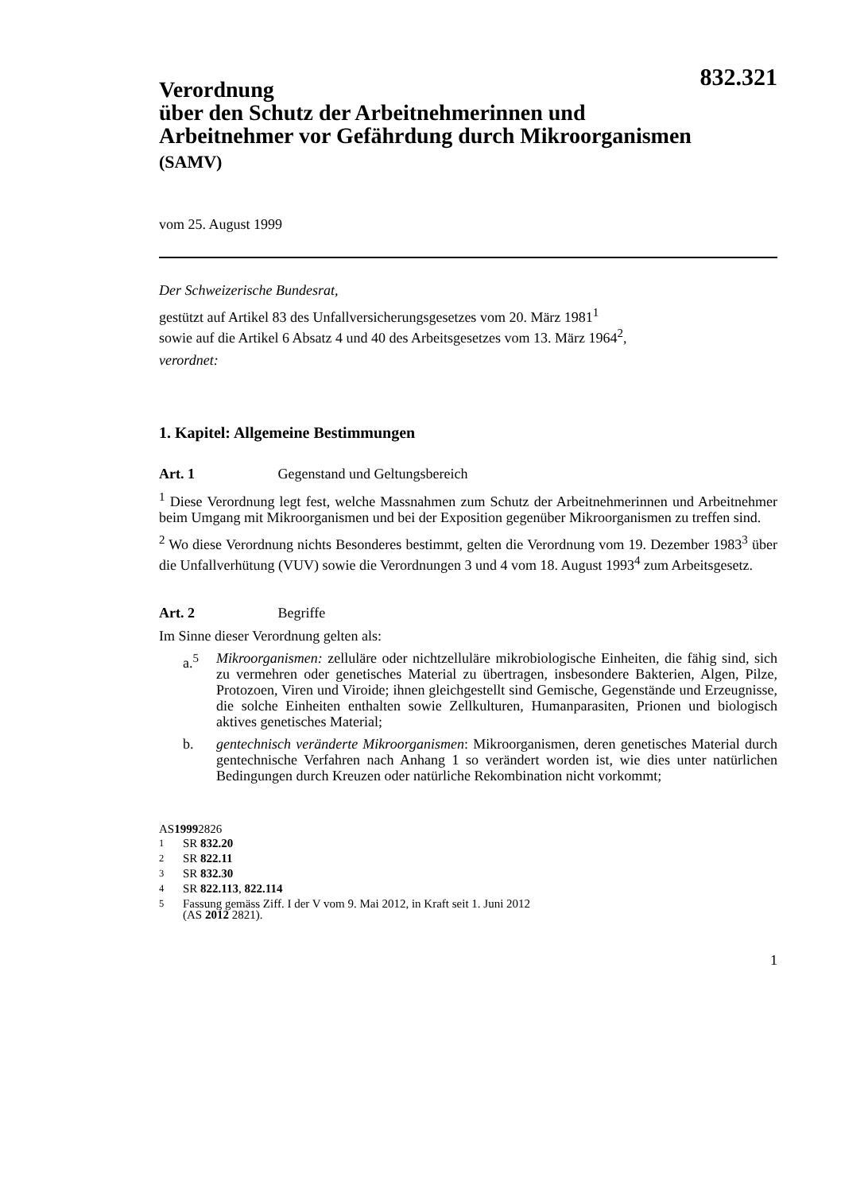832.321
Verordnung
über den Schutz der Arbeitnehmerinnen und
Arbeitnehmer vor Gefährdung durch Mikroorganismen
(SAMV)
vom 25. August 1999
Der Schweizerische Bundesrat,
gestützt auf Artikel 83 des Unfallversicherungsgesetzes vom 20. März 1981<sup>1</sup>
sowie auf die Artikel 6 Absatz 4 und 40 des Arbeitsgesetzes vom 13. März 1964<sup>2</sup>,
verordnet:
1. Kapitel: Allgemeine Bestimmungen
Art. 1 Gegenstand und Geltungsbereich
<sup>1</sup> Diese Verordnung legt fest, welche Massnahmen zum Schutz der Arbeitnehmerinnen und Arbeitnehmer beim Umgang mit Mikroorganismen und bei der Exposition gegenüber Mikroorganismen zu treffen sind.
<sup>2</sup> Wo diese Verordnung nichts Besonderes bestimmt, gelten die Verordnung vom 19. Dezember 1983<sup>3</sup> über die Unfallverhütung (VUV) sowie die Verordnungen 3 und 4 vom 18. August 1993<sup>4</sup> zum Arbeitsgesetz.
Art. 2 Begriffe
Im Sinne dieser Verordnung gelten als:
a.<sup>5</sup> Mikroorganismen: zelluläre oder nichtzelluläre mikrobiologische Einheiten, die fähig sind, sich zu vermehren oder genetisches Material zu übertragen, insbesondere Bakterien, Algen, Pilze, Protozoen, Viren und Viroide; ihnen gleichgestellt sind Gemische, Gegenstände und Erzeugnisse, die solche Einheiten enthalten sowie Zellkulturen, Humanparasiten, Prionen und biologisch aktives genetisches Material;
b. gentechnisch veränderte Mikroorganismen: Mikroorganismen, deren genetisches Material durch gentechnische Verfahren nach Anhang 1 so verändert worden ist, wie dies unter natürlichen Bedingungen durch Kreuzen oder natürliche Rekombination nicht vorkommt;
AS 1999 2826
<sup>1</sup> SR 832.20
<sup>2</sup> SR 822.11
<sup>3</sup> SR 832.30
<sup>4</sup> SR 822.113, 822.114
<sup>5</sup> Fassung gemäss Ziff. I der V vom 9. Mai 2012, in Kraft seit 1. Juni 2012
(AS 2012 2821).
1